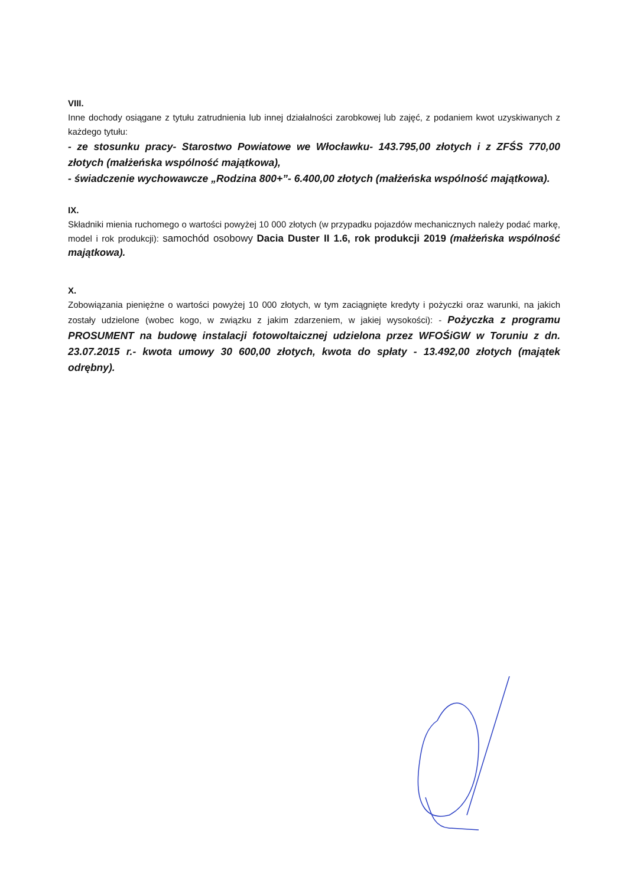VIII.
Inne dochody osiągane z tytułu zatrudnienia lub innej działalności zarobkowej lub zajęć, z podaniem kwot uzyskiwanych z każdego tytułu:
- ze stosunku pracy- Starostwo Powiatowe we Włocławku- 143.795,00 złotych i z ZFŚS 770,00 złotych (małżeńska wspólność majątkowa),
- świadczenie wychowawcze „Rodzina 800+”- 6.400,00 złotych (małżeńska wspólność majątkowa).
IX.
Składniki mienia ruchomego o wartości powyżej 10 000 złotych (w przypadku pojazdów mechanicznych należy podać markę, model i rok produkcji): samochód osobowy Dacia Duster II 1.6, rok produkcji 2019 (małżeńska wspólność majątkowa).
X.
Zobowiązania pieniężne o wartości powyżej 10 000 złotych, w tym zaciągnięte kredyty i pożyczki oraz warunki, na jakich zostały udzielone (wobec kogo, w związku z jakim zdarzeniem, w jakiej wysokości): - Pożyczka z programu PROSUMENT na budowę instalacji fotowoltaicznej udzielona przez WFOŚiGW w Toruniu z dn. 23.07.2015 r.- kwota umowy 30 600,00 złotych, kwota do spłaty - 13.492,00 złotych (majątek odrębny).